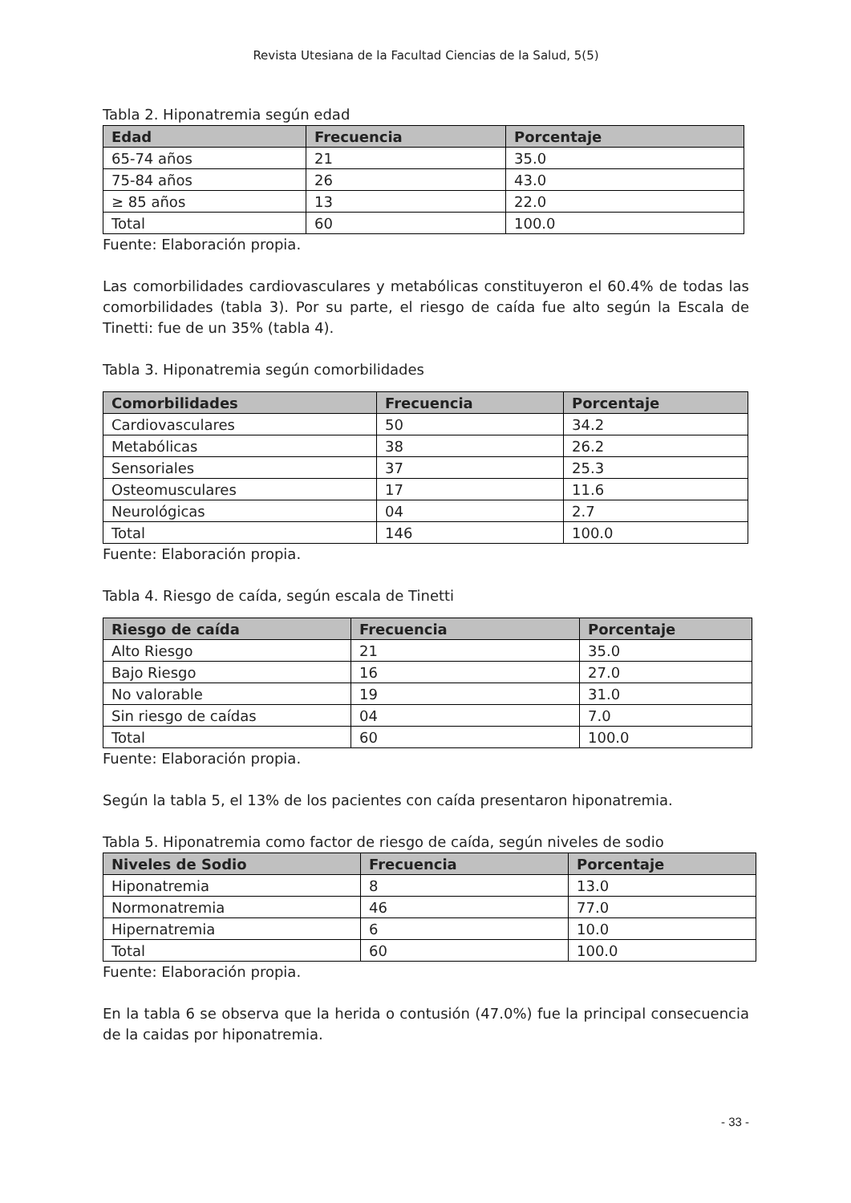Revista Utesiana de la Facultad Ciencias de la Salud, 5(5)
Tabla 2. Hiponatremia según edad
| Edad | Frecuencia | Porcentaje |
| --- | --- | --- |
| 65-74 años | 21 | 35.0 |
| 75-84 años | 26 | 43.0 |
| ≥ 85 años | 13 | 22.0 |
| Total | 60 | 100.0 |
Fuente: Elaboración propia.
Las comorbilidades cardiovasculares y metabólicas constituyeron el 60.4% de todas las comorbilidades (tabla 3). Por su parte, el riesgo de caída fue alto según la Escala de Tinetti: fue de un 35% (tabla 4).
Tabla 3. Hiponatremia según comorbilidades
| Comorbilidades | Frecuencia | Porcentaje |
| --- | --- | --- |
| Cardiovasculares | 50 | 34.2 |
| Metabólicas | 38 | 26.2 |
| Sensoriales | 37 | 25.3 |
| Osteomusculares | 17 | 11.6 |
| Neurológicas | 04 | 2.7 |
| Total | 146 | 100.0 |
Fuente: Elaboración propia.
Tabla 4. Riesgo de caída, según escala de Tinetti
| Riesgo de caída | Frecuencia | Porcentaje |
| --- | --- | --- |
| Alto Riesgo | 21 | 35.0 |
| Bajo Riesgo | 16 | 27.0 |
| No valorable | 19 | 31.0 |
| Sin riesgo de caídas | 04 | 7.0 |
| Total | 60 | 100.0 |
Fuente: Elaboración propia.
Según la tabla 5, el 13% de los pacientes con caída presentaron hiponatremia.
Tabla 5. Hiponatremia como factor de riesgo de caída, según niveles de sodio
| Niveles de Sodio | Frecuencia | Porcentaje |
| --- | --- | --- |
| Hiponatremia | 8 | 13.0 |
| Normonatremia | 46 | 77.0 |
| Hipernatremia | 6 | 10.0 |
| Total | 60 | 100.0 |
Fuente: Elaboración propia.
En la tabla 6 se observa que la herida o contusión (47.0%) fue la principal consecuencia de la caidas por hiponatremia.
- 33 -